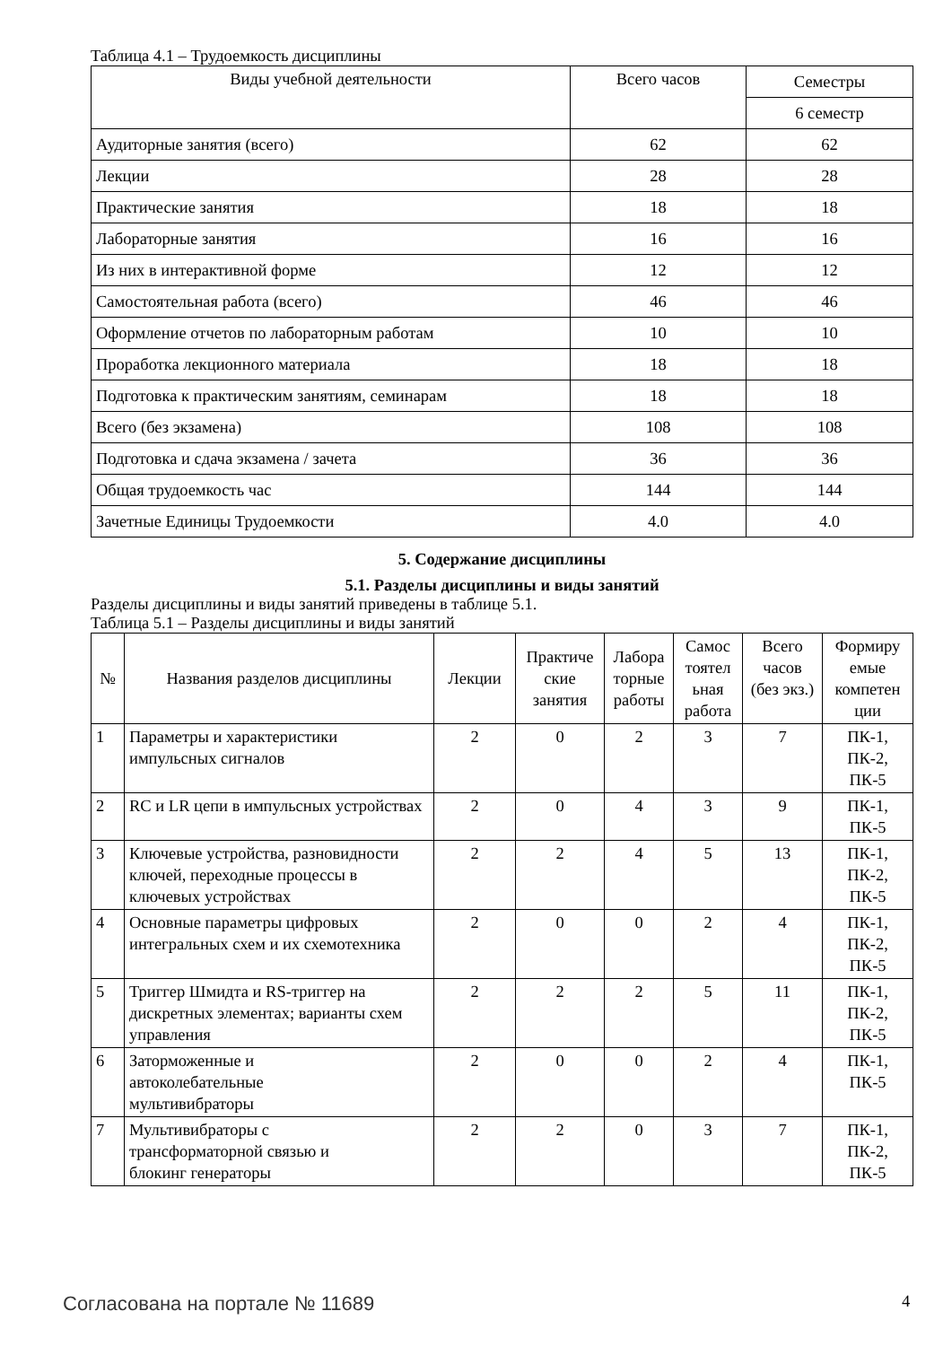Таблица 4.1 – Трудоемкость дисциплины
| Виды учебной деятельности | Всего часов | Семестры |
| --- | --- | --- |
| | | 6 семестр |
| Аудиторные занятия (всего) | 62 | 62 |
| Лекции | 28 | 28 |
| Практические занятия | 18 | 18 |
| Лабораторные занятия | 16 | 16 |
| Из них в интерактивной форме | 12 | 12 |
| Самостоятельная работа (всего) | 46 | 46 |
| Оформление отчетов по лабораторным работам | 10 | 10 |
| Проработка лекционного материала | 18 | 18 |
| Подготовка к практическим занятиям, семинарам | 18 | 18 |
| Всего (без экзамена) | 108 | 108 |
| Подготовка и сдача экзамена / зачета | 36 | 36 |
| Общая трудоемкость час | 144 | 144 |
| Зачетные Единицы Трудоемкости | 4.0 | 4.0 |
5. Содержание дисциплины
5.1. Разделы дисциплины и виды занятий
Разделы дисциплины и виды занятий приведены в таблице 5.1.
Таблица 5.1 – Разделы дисциплины и виды занятий
| № | Названия разделов дисциплины | Лекции | Практиче ские занятия | Лабора торные работы | Самос тоятел ьная работа | Всего часов (без экз.) | Формиру емые компетен ции |
| --- | --- | --- | --- | --- | --- | --- | --- |
| 1 | Параметры и характеристики импульсных сигналов | 2 | 0 | 2 | 3 | 7 | ПК-1, ПК-2, ПК-5 |
| 2 | RC и LR цепи в импульсных устройствах | 2 | 0 | 4 | 3 | 9 | ПК-1, ПК-5 |
| 3 | Ключевые устройства, разновидности ключей, переходные процессы в ключевых устройствах | 2 | 2 | 4 | 5 | 13 | ПК-1, ПК-2, ПК-5 |
| 4 | Основные параметры цифровых интегральных схем и их схемотехника | 2 | 0 | 0 | 2 | 4 | ПК-1, ПК-2, ПК-5 |
| 5 | Триггер Шмидта и RS-триггер на дискретных элементах; варианты схем управления | 2 | 2 | 2 | 5 | 11 | ПК-1, ПК-2, ПК-5 |
| 6 | Заторможенные и автоколебательные мультивибраторы | 2 | 0 | 0 | 2 | 4 | ПК-1, ПК-5 |
| 7 | Мультивибраторы с трансформаторной связью и блокинг генераторы | 2 | 2 | 0 | 3 | 7 | ПК-1, ПК-2, ПК-5 |
Согласована на портале № 11689 4